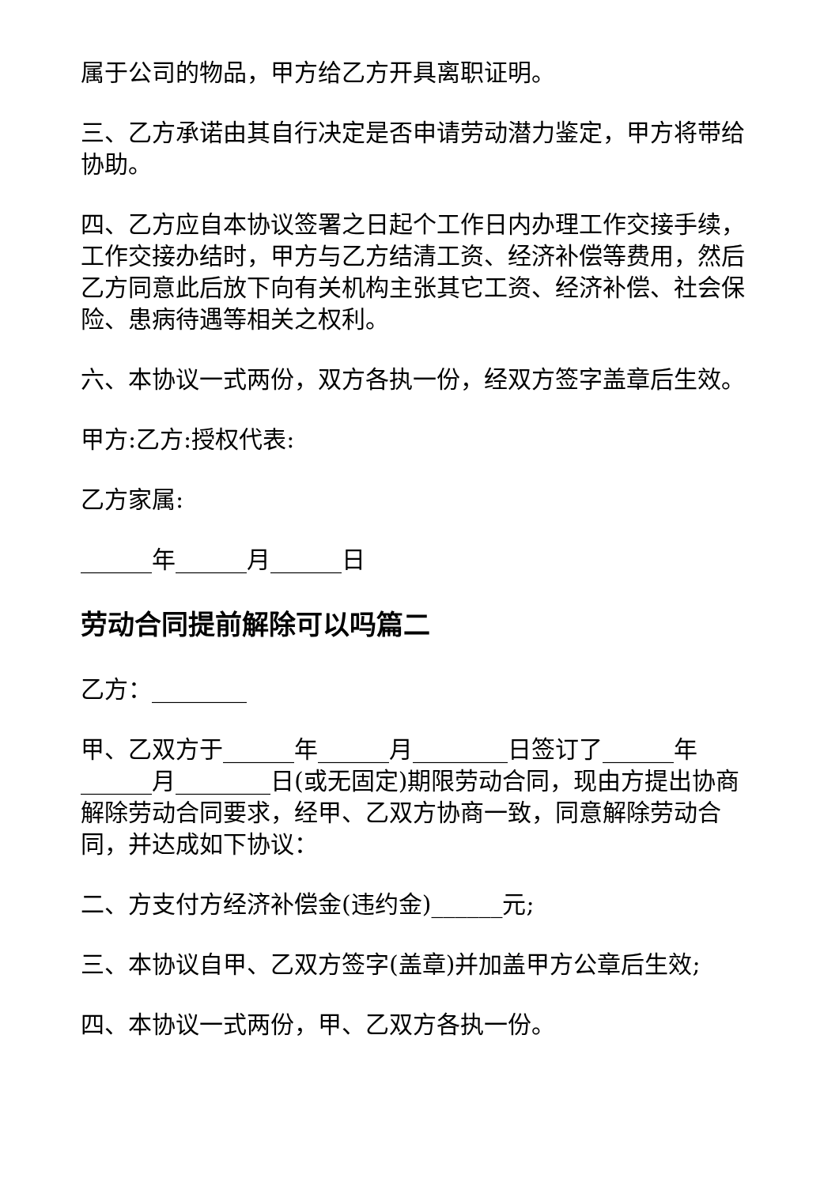属于公司的物品，甲方给乙方开具离职证明。
三、乙方承诺由其自行决定是否申请劳动潜力鉴定，甲方将带给协助。
四、乙方应自本协议签署之日起个工作日内办理工作交接手续，工作交接办结时，甲方与乙方结清工资、经济补偿等费用，然后乙方同意此后放下向有关机构主张其它工资、经济补偿、社会保险、患病待遇等相关之权利。
六、本协议一式两份，双方各执一份，经双方签字盖章后生效。
甲方:乙方:授权代表:
乙方家属:
______年______月______日
劳动合同提前解除可以吗篇二
乙方：________
甲、乙双方于______年______月________日签订了______年______月________日(或无固定)期限劳动合同，现由方提出协商解除劳动合同要求，经甲、乙双方协商一致，同意解除劳动合同，并达成如下协议：
二、方支付方经济补偿金(违约金)______元;
三、本协议自甲、乙双方签字(盖章)并加盖甲方公章后生效;
四、本协议一式两份，甲、乙双方各执一份。